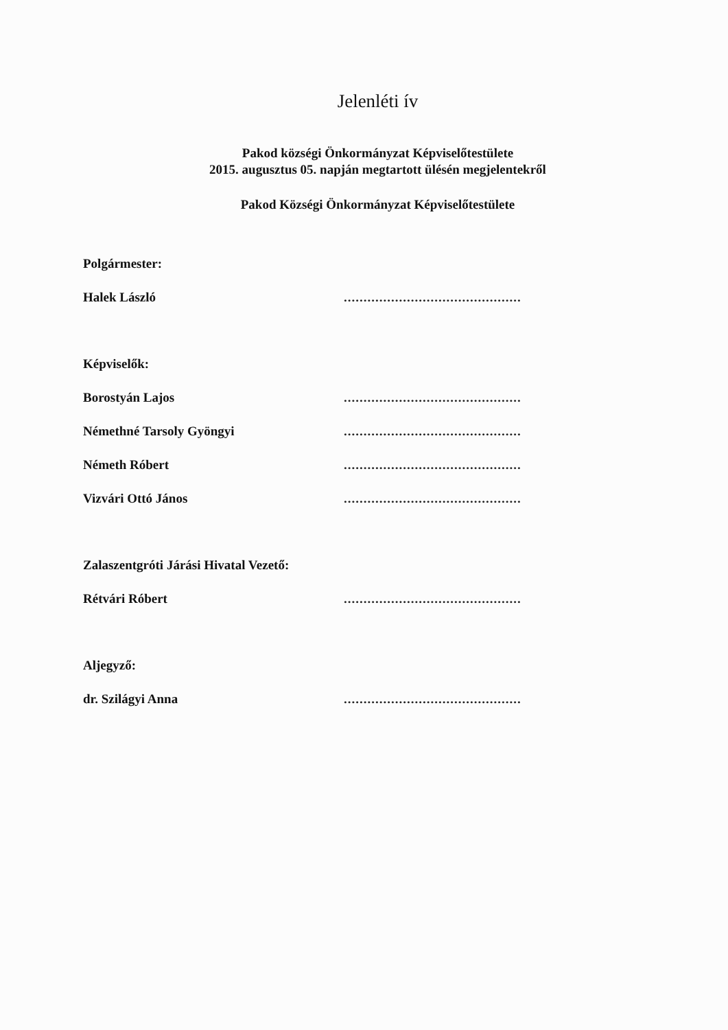Jelenléti ív
Pakod községi Önkormányzat Képviselőtestülete
2015. augusztus 05. napján megtartott ülésén megjelentekről
Pakod Községi Önkormányzat Képviselőtestülete
Polgármester:
Halek László.............................................
Képviselők:
Borostyán Lajos.............................................
Némethné Tarsoly Gyöngyi.............................................
Németh Róbert.............................................
Vizvári Ottó János.............................................
Zalaszentgróti Járási Hivatal Vezető:
Rétvári Róbert.............................................
Aljegyző:
dr. Szilágyi Anna.............................................